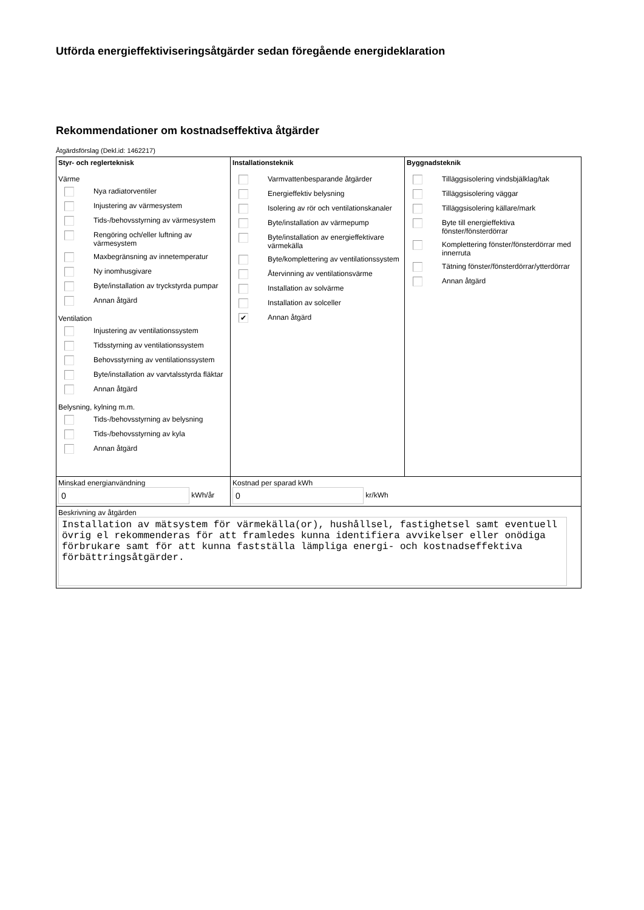Utförda energieffektiviseringsåtgärder sedan föregående energideklaration
Rekommendationer om kostnadseffektiva åtgärder
Åtgärdsförslag (Dekl.id: 1462217)
| Styr- och reglerteknisk Värme Nya radiatorventiler Injustering av värmesystem Tids-/behovsstyrning av värmesystem Rengöring och/eller luftning av värmesystem Maxbegränsning av innetemperatur Ny inomhusgivare Byte/installation av tryckstyrda pumpar Annan åtgärd Ventilation Injustering av ventilationssystem Tidsstyrning av ventilationssystem Behovsstyrning av ventilationssystem Byte/installation av varvtalsstyrda fläktar Annan åtgärd Belysning, kylning m.m. Tids-/behovsstyrning av belysning Tids-/behovsstyrning av kyla Annan åtgärd | Installationsteknik Varmvattenbesparande åtgärder Energieffektiv belysning Isolering av rör och ventilationskanaler Byte/installation av värmepump Byte/installation av energieffektivare värmekälla Byte/komplettering av ventilationssystem Återvinning av ventilationsvärme Installation av solvärme Installation av solceller ✔ Annan åtgärd | Byggnadsteknik Tilläggsisolering vindsbjälklag/tak Tilläggsisolering väggar Tilläggsisolering källare/mark Byte till energieffektiva fönster/fönsterdörrar Komplettering fönster/fönsterdörrar med innerruta Tätning fönster/fönsterdörrar/ytterdörrar Annan åtgärd |
| Minskad energianvändning 0 kWh/år | Kostnad per sparad kWh 0 kr/kWh | |
| Beskrivning av åtgärden Installation av mätsystem för värmekälla(or), hushållsel, fastighetsel samt eventuell övrig el rekommenderas för att framledes kunna identifiera avvikelser eller onödiga förbrukare samt för att kunna fastställa lämpliga energi- och kostnadseffektiva förbättringsåtgärder. | | |